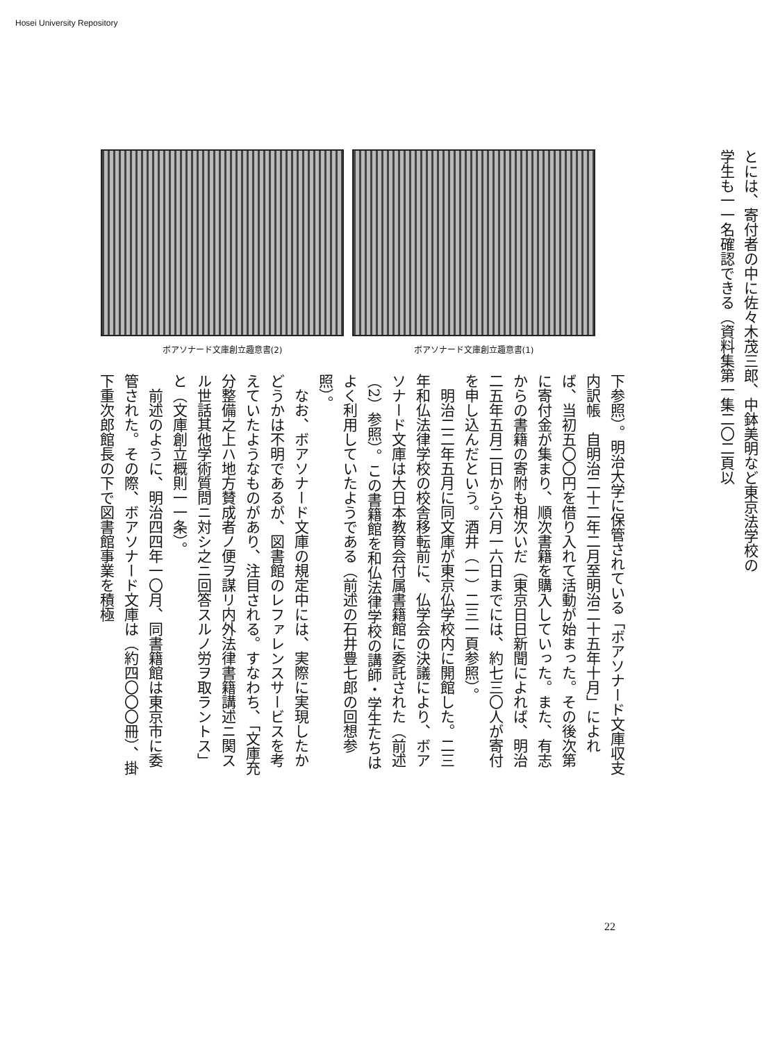Hosei University Repository
ボアソナード文庫創立趣意書(2) ボアソナード文庫創立趣意書(1)
とには、寄付者の中に佐々木茂三郎、中鉢美明など東京法学校の学生も一一名確認できる（資料集第一集二〇二頁以
下参照）。明治大学に保管されている「ボアソナード文庫収支内訳帳　自明治二十二年二月至明治二十五年十月」によれば、当初五〇〇円を借り入れて活動が始まった。その後次第に寄付金が集まり、順次書籍を購入していった。また、有志からの書籍の寄附も相次いだ（東京日日新聞によれば、明治二五年五月二日から六月一六日までには、約七三〇人が寄付を申し込んだという。酒井（一）二三一頁参照）。
　明治二二年五月に同文庫が東京仏学校内に開館した。二三年和仏法律学校の校舎移転前に、仏学会の決議により、ボアソナード文庫は大日本教育会付属書籍館に委託された（前述（2）参照）。この書籍館を和仏法律学校の講師・学生たちはよく利用していたようである（前述の石井豊七郎の回想参照）。
　なお、ボアソナード文庫の規定中には、実際に実現したかどうかは不明であるが、図書館のレファレンスサービスを考えていたようなものがあり、注目される。すなわち、「文庫充分整備之上ハ地方賛成者ノ便ヲ謀リ内外法律書籍講述ニ関スル世話其他学術質問ニ対シ之ニ回答スルノ労ヲ取ラントス」と（文庫創立概則一一条）。
　前述のように、明治四四年一〇月、同書籍館は東京市に委管された。その際、ボアソナード文庫は（約四〇〇〇冊）、掛下重次郎館長の下で図書館事業を積極
22